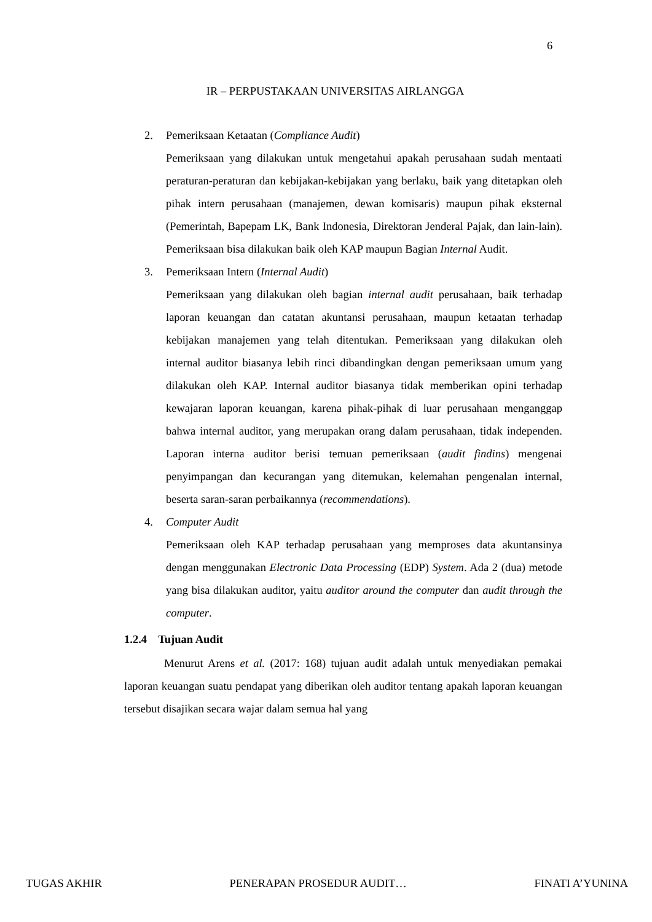6
IR – PERPUSTAKAAN UNIVERSITAS AIRLANGGA
2.
Pemeriksaan Ketaatan (Compliance Audit)
Pemeriksaan yang dilakukan untuk mengetahui apakah perusahaan sudah mentaati peraturan-peraturan dan kebijakan-kebijakan yang berlaku, baik yang ditetapkan oleh pihak intern perusahaan (manajemen, dewan komisaris) maupun pihak eksternal (Pemerintah, Bapepam LK, Bank Indonesia, Direktoran Jenderal Pajak, dan lain-lain). Pemeriksaan bisa dilakukan baik oleh KAP maupun Bagian Internal Audit.
3.
Pemeriksaan Intern (Internal Audit)
Pemeriksaan yang dilakukan oleh bagian internal audit perusahaan, baik terhadap laporan keuangan dan catatan akuntansi perusahaan, maupun ketaatan terhadap kebijakan manajemen yang telah ditentukan. Pemeriksaan yang dilakukan oleh internal auditor biasanya lebih rinci dibandingkan dengan pemeriksaan umum yang dilakukan oleh KAP. Internal auditor biasanya tidak memberikan opini terhadap kewajaran laporan keuangan, karena pihak-pihak di luar perusahaan menganggap bahwa internal auditor, yang merupakan orang dalam perusahaan, tidak independen. Laporan interna auditor berisi temuan pemeriksaan (audit findins) mengenai penyimpangan dan kecurangan yang ditemukan, kelemahan pengenalan internal, beserta saran-saran perbaikannya (recommendations).
4.
Computer Audit
Pemeriksaan oleh KAP terhadap perusahaan yang memproses data akuntansinya dengan menggunakan Electronic Data Processing (EDP) System. Ada 2 (dua) metode yang bisa dilakukan auditor, yaitu auditor around the computer dan audit through the computer.
1.2.4 Tujuan Audit
Menurut Arens et al. (2017: 168) tujuan audit adalah untuk menyediakan pemakai laporan keuangan suatu pendapat yang diberikan oleh auditor tentang apakah laporan keuangan tersebut disajikan secara wajar dalam semua hal yang
TUGAS AKHIR PENERAPAN PROSEDUR AUDIT… FINATI A’YUNINA